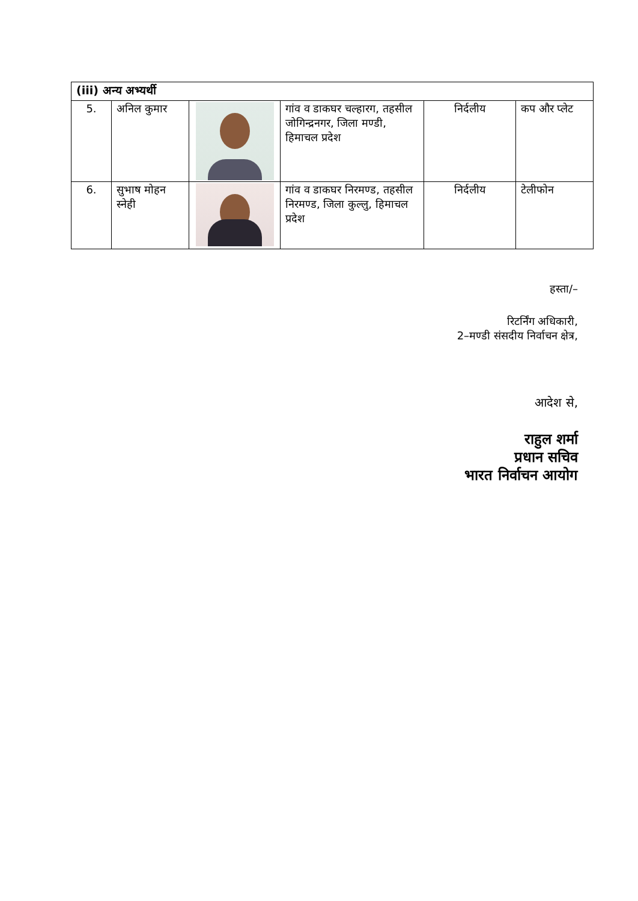| (iii) अन्य अभ्यर्थी | | | | | |
| --- | --- | --- | --- | --- | --- |
| 5. | अनिल कुमार | | गांव व डाकघर चल्हारग, तहसील जोगिन्द्रनगर, जिला मण्डी, हिमाचल प्रदेश | निर्दलीय | कप और प्लेट |
| 6. | सुभाष मोहन स्नेही | | गांव व डाकघर निरमण्ड, तहसील निरमण्ड, जिला कुल्लु, हिमाचल प्रदेश | निर्दलीय | टेलीफोन |
हस्ता/–
रिटर्निंग अधिकारी,
2–मण्डी संसदीय निर्वाचन क्षेत्र,
आदेश से,
राहुल शर्मा
प्रधान सचिव
भारत निर्वाचन आयोग